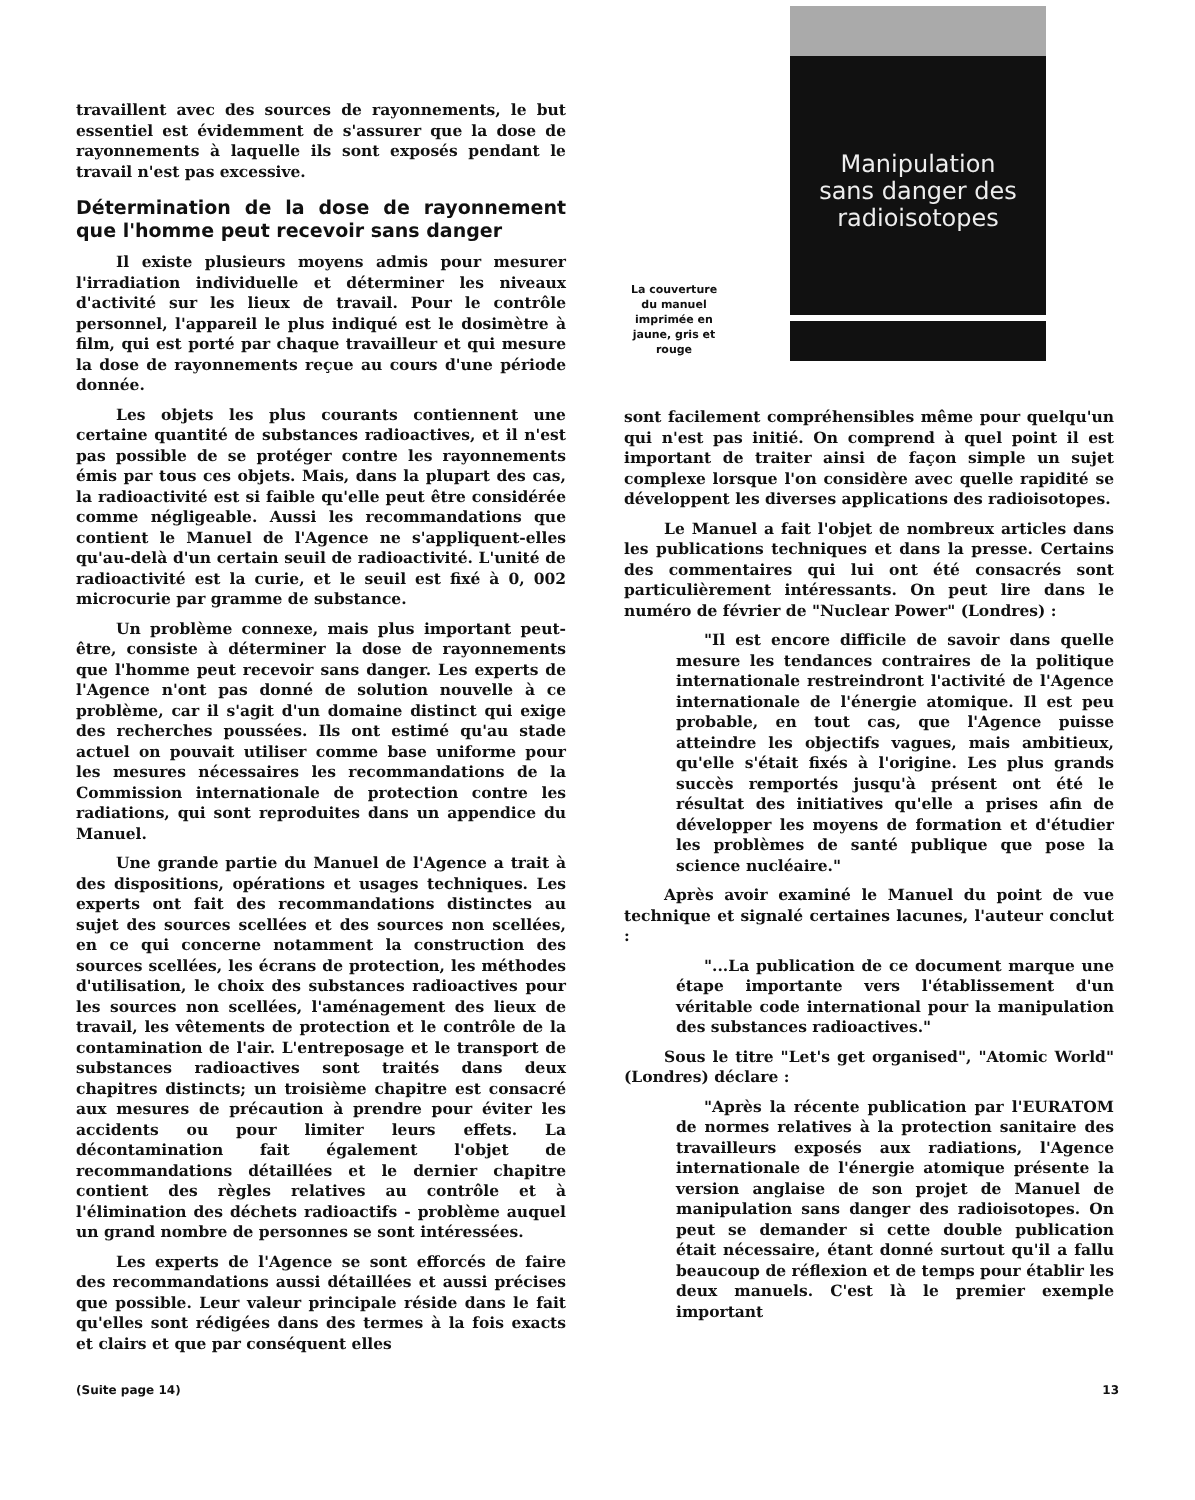travaillent avec des sources de rayonnements, le but essentiel est évidemment de s'assurer que la dose de rayonnements à laquelle ils sont exposés pendant le travail n'est pas excessive.
Détermination de la dose de rayonnement que l'homme peut recevoir sans danger
Il existe plusieurs moyens admis pour mesurer l'irradiation individuelle et déterminer les niveaux d'activité sur les lieux de travail. Pour le contrôle personnel, l'appareil le plus indiqué est le dosimètre à film, qui est porté par chaque travailleur et qui mesure la dose de rayonnements reçue au cours d'une période donnée.
Les objets les plus courants contiennent une certaine quantité de substances radioactives, et il n'est pas possible de se protéger contre les rayonnements émis par tous ces objets. Mais, dans la plupart des cas, la radioactivité est si faible qu'elle peut être considérée comme négligeable. Aussi les recommandations que contient le Manuel de l'Agence ne s'appliquent-elles qu'au-delà d'un certain seuil de radioactivité. L'unité de radioactivité est la curie, et le seuil est fixé à 0, 002 microcurie par gramme de substance.
Un problème connexe, mais plus important peut-être, consiste à déterminer la dose de rayonnements que l'homme peut recevoir sans danger. Les experts de l'Agence n'ont pas donné de solution nouvelle à ce problème, car il s'agit d'un domaine distinct qui exige des recherches poussées. Ils ont estimé qu'au stade actuel on pouvait utiliser comme base uniforme pour les mesures nécessaires les recommandations de la Commission internationale de protection contre les radiations, qui sont reproduites dans un appendice du Manuel.
Une grande partie du Manuel de l'Agence a trait à des dispositions, opérations et usages techniques. Les experts ont fait des recommandations distinctes au sujet des sources scellées et des sources non scellées, en ce qui concerne notamment la construction des sources scellées, les écrans de protection, les méthodes d'utilisation, le choix des substances radioactives pour les sources non scellées, l'aménagement des lieux de travail, les vêtements de protection et le contrôle de la contamination de l'air. L'entreposage et le transport de substances radioactives sont traités dans deux chapitres distincts; un troisième chapitre est consacré aux mesures de précaution à prendre pour éviter les accidents ou pour limiter leurs effets. La décontamination fait également l'objet de recommandations détaillées et le dernier chapitre contient des règles relatives au contrôle et à l'élimination des déchets radioactifs - problème auquel un grand nombre de personnes se sont intéressées.
Les experts de l'Agence se sont efforcés de faire des recommandations aussi détaillées et aussi précises que possible. Leur valeur principale réside dans le fait qu'elles sont rédigées dans des termes à la fois exacts et clairs et que par conséquent elles
La couverture du manuel imprimée en jaune, gris et rouge
Manipulation
sans danger des
radioisotopes
sont facilement compréhensibles même pour quelqu'un qui n'est pas initié. On comprend à quel point il est important de traiter ainsi de façon simple un sujet complexe lorsque l'on considère avec quelle rapidité se développent les diverses applications des radioisotopes.
Le Manuel a fait l'objet de nombreux articles dans les publications techniques et dans la presse. Certains des commentaires qui lui ont été consacrés sont particulièrement intéressants. On peut lire dans le numéro de février de "Nuclear Power" (Londres) :
"Il est encore difficile de savoir dans quelle mesure les tendances contraires de la politique internationale restreindront l'activité de l'Agence internationale de l'énergie atomique. Il est peu probable, en tout cas, que l'Agence puisse atteindre les objectifs vagues, mais ambitieux, qu'elle s'était fixés à l'origine. Les plus grands succès remportés jusqu'à présent ont été le résultat des initiatives qu'elle a prises afin de développer les moyens de formation et d'étudier les problèmes de santé publique que pose la science nucléaire."
Après avoir examiné le Manuel du point de vue technique et signalé certaines lacunes, l'auteur conclut :
"...La publication de ce document marque une étape importante vers l'établissement d'un véritable code international pour la manipulation des substances radioactives."
Sous le titre "Let's get organised", "Atomic World" (Londres) déclare :
"Après la récente publication par l'EURATOM de normes relatives à la protection sanitaire des travailleurs exposés aux radiations, l'Agence internationale de l'énergie atomique présente la version anglaise de son projet de Manuel de manipulation sans danger des radioisotopes. On peut se demander si cette double publication était nécessaire, étant donné surtout qu'il a fallu beaucoup de réflexion et de temps pour établir les deux manuels. C'est là le premier exemple important
(Suite page 14) 13